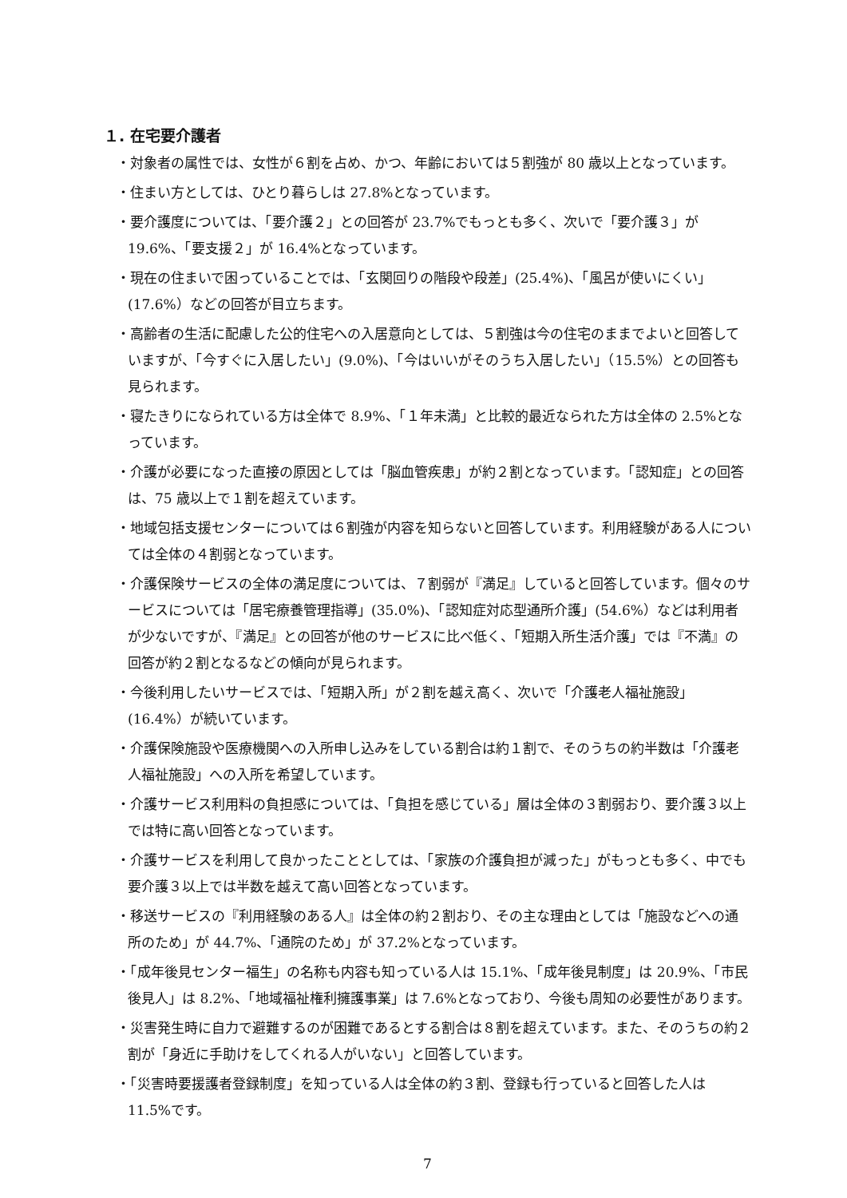１. 在宅要介護者
・対象者の属性では、女性が６割を占め、かつ、年齢においては５割強が 80 歳以上となっています。
・住まい方としては、ひとり暮らしは 27.8%となっています。
・要介護度については、「要介護２」との回答が 23.7%でもっとも多く、次いで「要介護３」が 19.6%、「要支援２」が 16.4%となっています。
・現在の住まいで困っていることでは、「玄関回りの階段や段差」(25.4%)、「風呂が使いにくい」(17.6%）などの回答が目立ちます。
・高齢者の生活に配慮した公的住宅への入居意向としては、５割強は今の住宅のままでよいと回答していますが、「今すぐに入居したい」(9.0%)、「今はいいがそのうち入居したい」（15.5%）との回答も見られます。
・寝たきりになられている方は全体で 8.9%、「１年未満」と比較的最近なられた方は全体の 2.5%となっています。
・介護が必要になった直接の原因としては「脳血管疾患」が約２割となっています。「認知症」との回答は、75 歳以上で１割を超えています。
・地域包括支援センターについては６割強が内容を知らないと回答しています。利用経験がある人については全体の４割弱となっています。
・介護保険サービスの全体の満足度については、７割弱が『満足』していると回答しています。個々のサービスについては「居宅療養管理指導」(35.0%)、「認知症対応型通所介護」(54.6%）などは利用者が少ないですが、『満足』との回答が他のサービスに比べ低く、「短期入所生活介護」では『不満』の回答が約２割となるなどの傾向が見られます。
・今後利用したいサービスでは、「短期入所」が２割を越え高く、次いで「介護老人福祉施設」(16.4%）が続いています。
・介護保険施設や医療機関への入所申し込みをしている割合は約１割で、そのうちの約半数は「介護老人福祉施設」への入所を希望しています。
・介護サービス利用料の負担感については、「負担を感じている」層は全体の３割弱おり、要介護３以上では特に高い回答となっています。
・介護サービスを利用して良かったこととしては、「家族の介護負担が減った」がもっとも多く、中でも要介護３以上では半数を越えて高い回答となっています。
・移送サービスの『利用経験のある人』は全体の約２割おり、その主な理由としては「施設などへの通所のため」が 44.7%、「通院のため」が 37.2%となっています。
・「成年後見センター福生」の名称も内容も知っている人は 15.1%、「成年後見制度」は 20.9%、「市民後見人」は 8.2%、「地域福祉権利擁護事業」は 7.6%となっており、今後も周知の必要性があります。
・災害発生時に自力で避難するのが困難であるとする割合は８割を超えています。また、そのうちの約２割が「身近に手助けをしてくれる人がいない」と回答しています。
・「災害時要援護者登録制度」を知っている人は全体の約３割、登録も行っていると回答した人は 11.5%です。
7